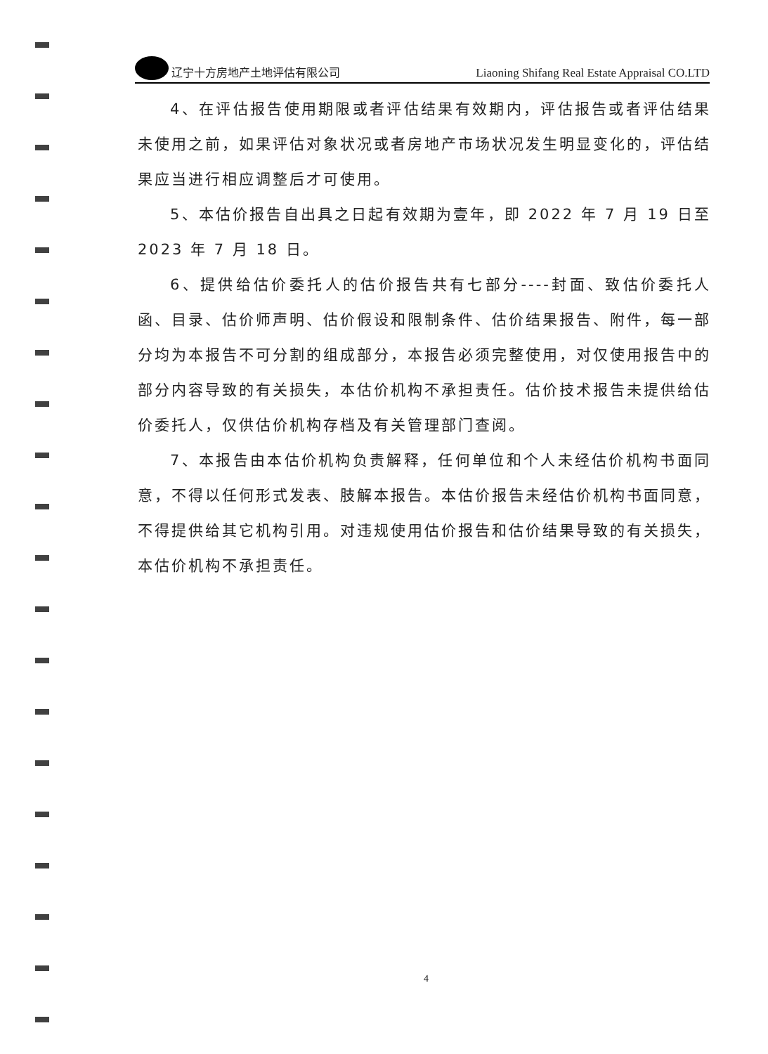辽宁十方房地产土地评估有限公司
Liaoning Shifang Real Estate Appraisal CO.LTD
4、在评估报告使用期限或者评估结果有效期内，评估报告或者评估结果未使用之前，如果评估对象状况或者房地产市场状况发生明显变化的，评估结果应当进行相应调整后才可使用。
5、本估价报告自出具之日起有效期为壹年，即 2022 年 7 月 19 日至 2023 年 7 月 18 日。
6、提供给估价委托人的估价报告共有七部分----封面、致估价委托人函、目录、估价师声明、估价假设和限制条件、估价结果报告、附件，每一部分均为本报告不可分割的组成部分，本报告必须完整使用，对仅使用报告中的部分内容导致的有关损失，本估价机构不承担责任。估价技术报告未提供给估价委托人，仅供估价机构存档及有关管理部门查阅。
7、本报告由本估价机构负责解释，任何单位和个人未经估价机构书面同意，不得以任何形式发表、肢解本报告。本估价报告未经估价机构书面同意，不得提供给其它机构引用。对违规使用估价报告和估价结果导致的有关损失，本估价机构不承担责任。
4